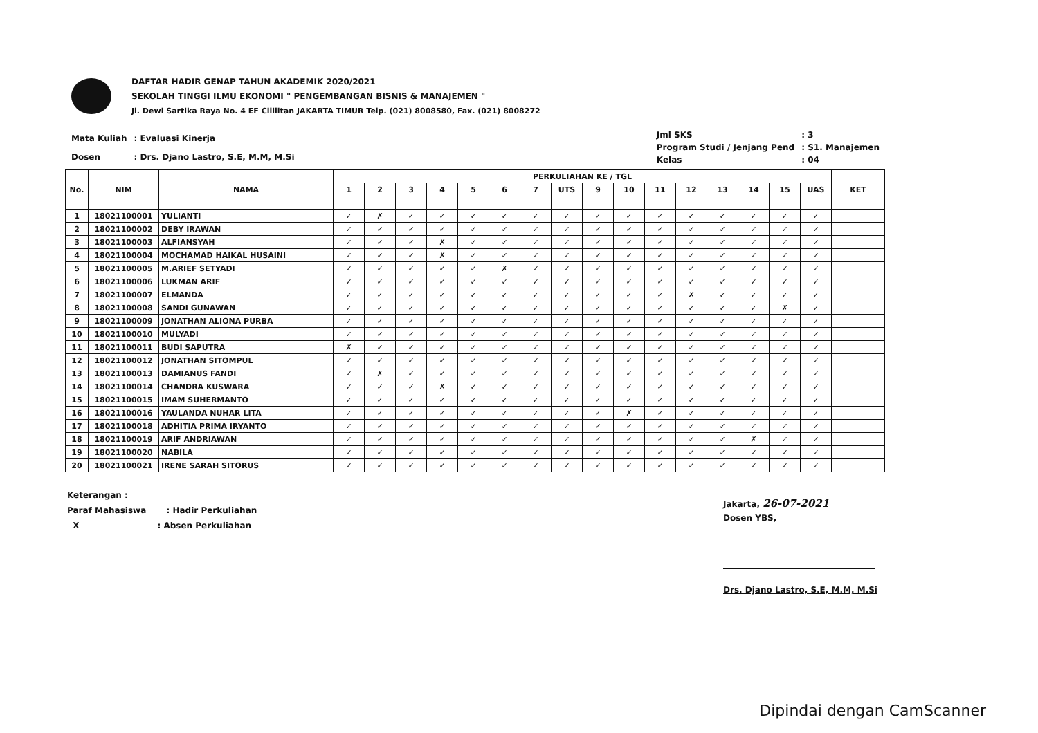DAFTAR HADIR GENAP TAHUN AKADEMIK 2020/2021
SEKOLAH TINGGI ILMU EKONOMI " PENGEMBANGAN BISNIS & MANAJEMEN "
Jl. Dewi Sartika Raya No. 4 EF Cililitan JAKARTA TIMUR Telp. (021) 8008580, Fax. (021) 8008272
| Mata Kuliah | : Evaluasi Kinerja |
| Dosen | : Drs. Djano Lastro, S.E, M.M, M.Si |
| Jml SKS | : 3 |
| Program Studi / Jenjang Pend | : S1. Manajemen |
| Kelas | : 04 |
| No. | NIM | NAMA | PERKULIAHAN KE / TGL | | | | | | | | | | | | | | | | KET |
| --- | --- | --- | --- | --- | --- | --- | --- | --- | --- | --- | --- | --- | --- | --- | --- | --- | --- | --- | --- |
| | | | 1 | 2 | 3 | 4 | 5 | 6 | 7 | UTS | 9 | 10 | 11 | 12 | 13 | 14 | 15 | UAS | |
| 1 | 18021100001 | YULIANTI | ✓ | ✗ | ✓ | ✓ | ✓ | ✓ | ✓ | ✓ | ✓ | ✓ | ✓ | ✓ | ✓ | ✓ | ✓ | ✓ | |
| 2 | 18021100002 | DEBY IRAWAN | ✓ | ✓ | ✓ | ✓ | ✓ | ✓ | ✓ | ✓ | ✓ | ✓ | ✓ | ✓ | ✓ | ✓ | ✓ | ✓ | |
| 3 | 18021100003 | ALFIANSYAH | ✓ | ✓ | ✓ | ✗ | ✓ | ✓ | ✓ | ✓ | ✓ | ✓ | ✓ | ✓ | ✓ | ✓ | ✓ | ✓ | |
| 4 | 18021100004 | MOCHAMAD HAIKAL HUSAINI | ✓ | ✓ | ✓ | ✗ | ✓ | ✓ | ✓ | ✓ | ✓ | ✓ | ✓ | ✓ | ✓ | ✓ | ✓ | ✓ | |
| 5 | 18021100005 | M.ARIEF SETYADI | ✓ | ✓ | ✓ | ✓ | ✓ | ✗ | ✓ | ✓ | ✓ | ✓ | ✓ | ✓ | ✓ | ✓ | ✓ | ✓ | |
| 6 | 18021100006 | LUKMAN ARIF | ✓ | ✓ | ✓ | ✓ | ✓ | ✓ | ✓ | ✓ | ✓ | ✓ | ✓ | ✓ | ✓ | ✓ | ✓ | ✓ | |
| 7 | 18021100007 | ELMANDA | ✓ | ✓ | ✓ | ✓ | ✓ | ✓ | ✓ | ✓ | ✓ | ✓ | ✓ | ✗ | ✓ | ✓ | ✓ | ✓ | |
| 8 | 18021100008 | SANDI GUNAWAN | ✓ | ✓ | ✓ | ✓ | ✓ | ✓ | ✓ | ✓ | ✓ | ✓ | ✓ | ✓ | ✓ | ✓ | ✗ | ✓ | |
| 9 | 18021100009 | JONATHAN ALIONA PURBA | ✓ | ✓ | ✓ | ✓ | ✓ | ✓ | ✓ | ✓ | ✓ | ✓ | ✓ | ✓ | ✓ | ✓ | ✓ | ✓ | |
| 10 | 18021100010 | MULYADI | ✓ | ✓ | ✓ | ✓ | ✓ | ✓ | ✓ | ✓ | ✓ | ✓ | ✓ | ✓ | ✓ | ✓ | ✓ | ✓ | |
| 11 | 18021100011 | BUDI SAPUTRA | ✗ | ✓ | ✓ | ✓ | ✓ | ✓ | ✓ | ✓ | ✓ | ✓ | ✓ | ✓ | ✓ | ✓ | ✓ | ✓ | |
| 12 | 18021100012 | JONATHAN SITOMPUL | ✓ | ✓ | ✓ | ✓ | ✓ | ✓ | ✓ | ✓ | ✓ | ✓ | ✓ | ✓ | ✓ | ✓ | ✓ | ✓ | |
| 13 | 18021100013 | DAMIANUS FANDI | ✓ | ✗ | ✓ | ✓ | ✓ | ✓ | ✓ | ✓ | ✓ | ✓ | ✓ | ✓ | ✓ | ✓ | ✓ | ✓ | |
| 14 | 18021100014 | CHANDRA KUSWARA | ✓ | ✓ | ✓ | ✗ | ✓ | ✓ | ✓ | ✓ | ✓ | ✓ | ✓ | ✓ | ✓ | ✓ | ✓ | ✓ | |
| 15 | 18021100015 | IMAM SUHERMANTO | ✓ | ✓ | ✓ | ✓ | ✓ | ✓ | ✓ | ✓ | ✓ | ✓ | ✓ | ✓ | ✓ | ✓ | ✓ | ✓ | |
| 16 | 18021100016 | YAULANDA NUHAR LITA | ✓ | ✓ | ✓ | ✓ | ✓ | ✓ | ✓ | ✓ | ✓ | ✗ | ✓ | ✓ | ✓ | ✓ | ✓ | ✓ | |
| 17 | 18021100018 | ADHITIA PRIMA IRYANTO | ✓ | ✓ | ✓ | ✓ | ✓ | ✓ | ✓ | ✓ | ✓ | ✓ | ✓ | ✓ | ✓ | ✓ | ✓ | ✓ | |
| 18 | 18021100019 | ARIF ANDRIAWAN | ✓ | ✓ | ✓ | ✓ | ✓ | ✓ | ✓ | ✓ | ✓ | ✓ | ✓ | ✓ | ✓ | ✗ | ✓ | ✓ | |
| 19 | 18021100020 | NABILA | ✓ | ✓ | ✓ | ✓ | ✓ | ✓ | ✓ | ✓ | ✓ | ✓ | ✓ | ✓ | ✓ | ✓ | ✓ | ✓ | |
| 20 | 18021100021 | IRENE SARAH SITORUS | ✓ | ✓ | ✓ | ✓ | ✓ | ✓ | ✓ | ✓ | ✓ | ✓ | ✓ | ✓ | ✓ | ✓ | ✓ | ✓ | |
Keterangan :
Paraf Mahasiswa : Hadir Perkuliahan
X : Absen Perkuliahan
Jakarta, 26-07-2021
Dosen YBS,
Drs. Djano Lastro, S.E, M.M, M.Si
Dipindai dengan CamScanner